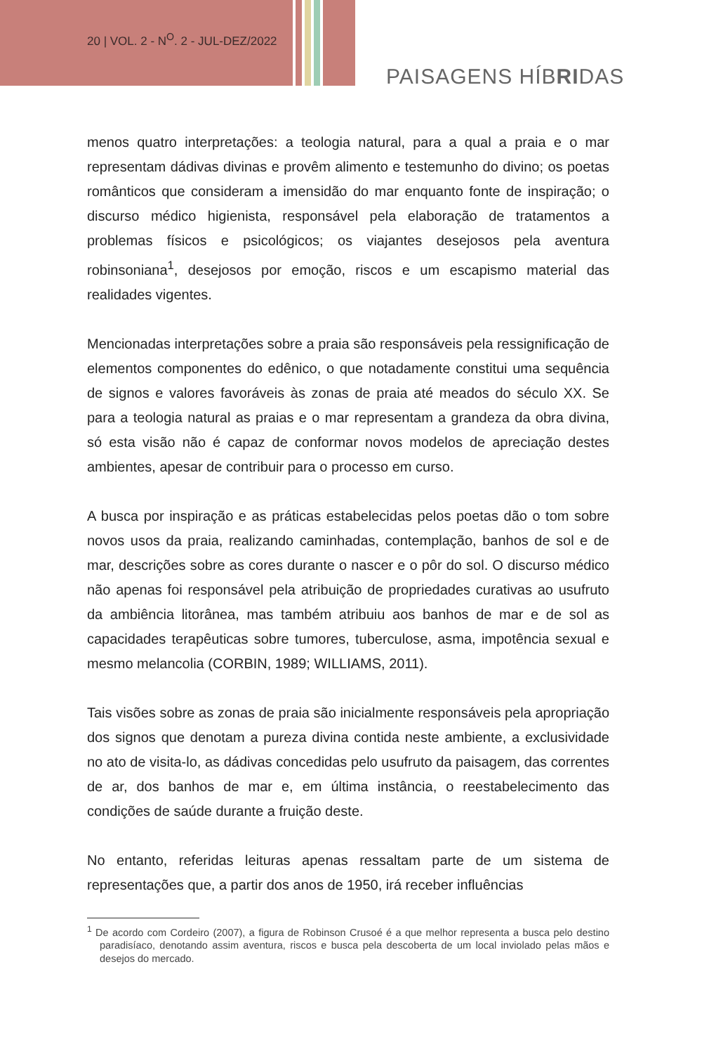20 | VOL. 2 - N<sup>O</sup>. 2 - JUL-DEZ/2022
PAISAGENS HÍBRIDAS
menos quatro interpretações: a teologia natural, para a qual a praia e o mar representam dádivas divinas e provêm alimento e testemunho do divino; os poetas românticos que consideram a imensidão do mar enquanto fonte de inspiração; o discurso médico higienista, responsável pela elaboração de tratamentos a problemas físicos e psicológicos; os viajantes desejosos pela aventura robinsoniana<sup>1</sup>, desejosos por emoção, riscos e um escapismo material das realidades vigentes.
Mencionadas interpretações sobre a praia são responsáveis pela ressignificação de elementos componentes do edênico, o que notadamente constitui uma sequência de signos e valores favoráveis às zonas de praia até meados do século XX. Se para a teologia natural as praias e o mar representam a grandeza da obra divina, só esta visão não é capaz de conformar novos modelos de apreciação destes ambientes, apesar de contribuir para o processo em curso.
A busca por inspiração e as práticas estabelecidas pelos poetas dão o tom sobre novos usos da praia, realizando caminhadas, contemplação, banhos de sol e de mar, descrições sobre as cores durante o nascer e o pôr do sol. O discurso médico não apenas foi responsável pela atribuição de propriedades curativas ao usufruto da ambiência litorânea, mas também atribuiu aos banhos de mar e de sol as capacidades terapêuticas sobre tumores, tuberculose, asma, impotência sexual e mesmo melancolia (CORBIN, 1989; WILLIAMS, 2011).
Tais visões sobre as zonas de praia são inicialmente responsáveis pela apropriação dos signos que denotam a pureza divina contida neste ambiente, a exclusividade no ato de visita-lo, as dádivas concedidas pelo usufruto da paisagem, das correntes de ar, dos banhos de mar e, em última instância, o reestabelecimento das condições de saúde durante a fruição deste.
No entanto, referidas leituras apenas ressaltam parte de um sistema de representações que, a partir dos anos de 1950, irá receber influências
<sup>1</sup> De acordo com Cordeiro (2007), a figura de Robinson Crusoé é a que melhor representa a busca pelo destino paradisíaco, denotando assim aventura, riscos e busca pela descoberta de um local inviolado pelas mãos e desejos do mercado.